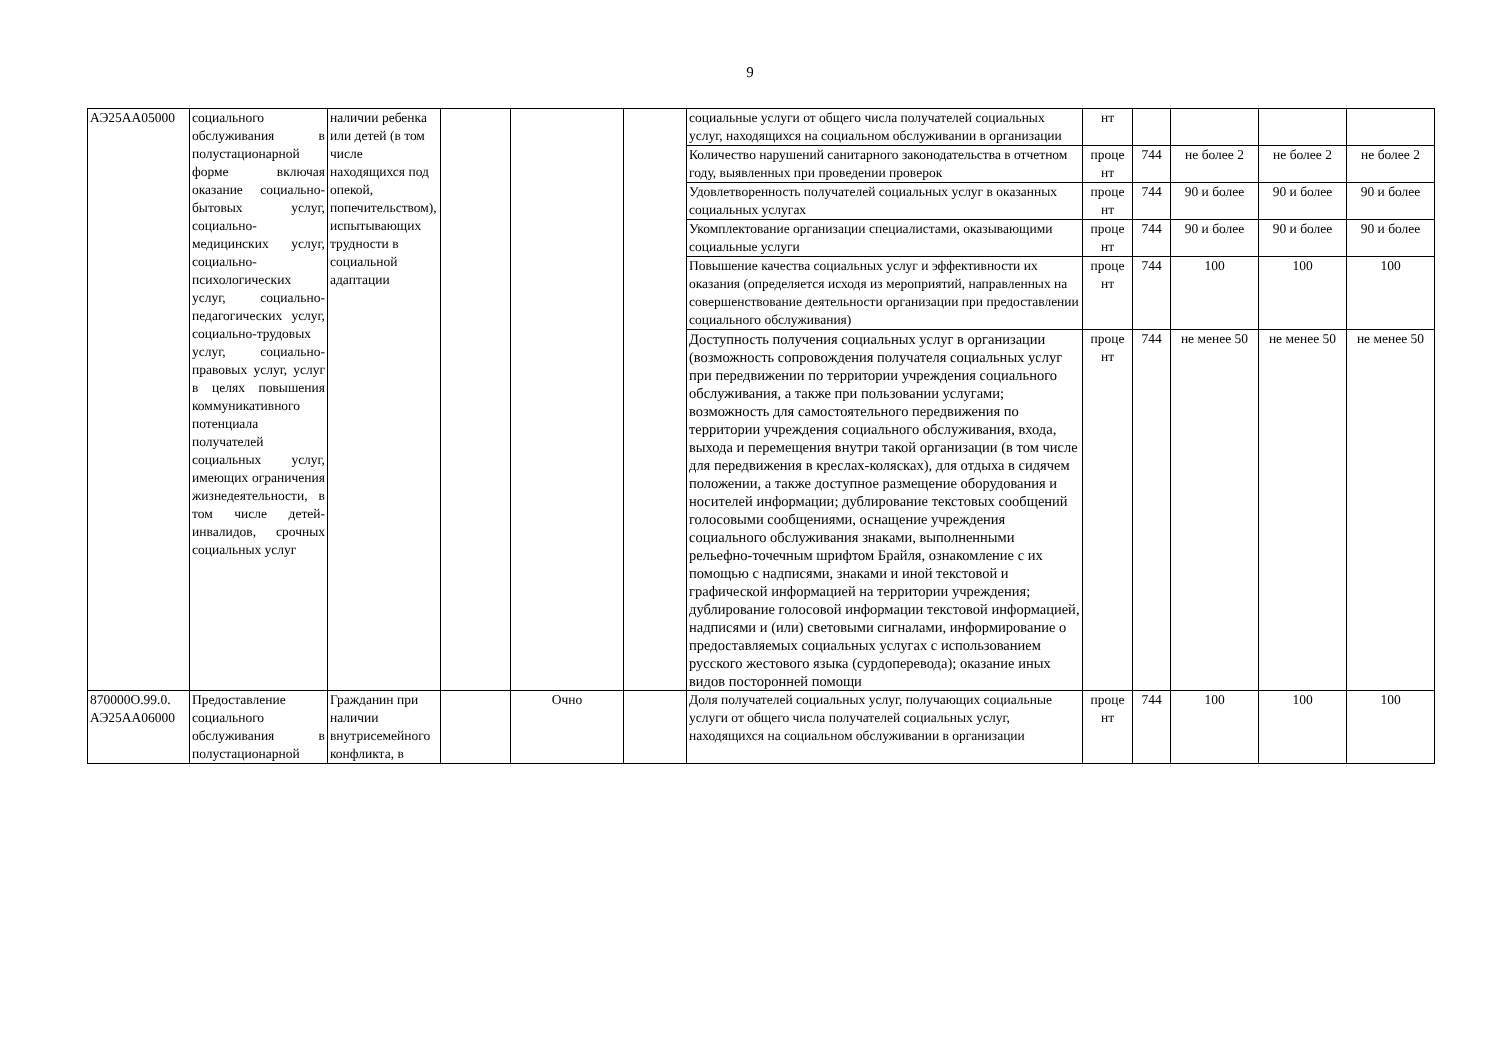9
| АЭ25АА05000 | социального обслуживания в полустационарной форме включая оказание социально-бытовых услуг, социально-медицинских услуг, социально-психологических услуг, социально-педагогических услуг, социально-трудовых услуг, социально-правовых услуг, услуг в целях повышения коммуникативного потенциала получателей социальных услуг, имеющих ограничения жизнедеятельности, в том числе детей-инвалидов, срочных социальных услуг | наличии ребенка или детей (в том числе находящихся под опекой, попечительством), испытывающих трудности в социальной адаптации | | | | социальные услуги от общего числа получателей социальных услуг, находящихся на социальном обслуживании в организации | нт | | | | |
| | | | | | | Количество нарушений санитарного законодательства в отчетном году, выявленных при проведении проверок | проце нт | 744 | не более 2 | не более 2 | не более 2 |
| | | | | | | Удовлетворенность получателей социальных услуг в оказанных социальных услугах | проце нт | 744 | 90 и более | 90 и более | 90 и более |
| | | | | | | Укомплектование организации специалистами, оказывающими социальные услуги | проце нт | 744 | 90 и более | 90 и более | 90 и более |
| | | | | | | Повышение качества социальных услуг и эффективности их оказания (определяется исходя из мероприятий, направленных на совершенствование деятельности организации при предоставлении социального обслуживания) | проце нт | 744 | 100 | 100 | 100 |
| | | | | | | Доступность получения социальных услуг в организации (возможность сопровождения получателя социальных услуг при передвижении по территории учреждения социального обслуживания, а также при пользовании услугами; возможность для самостоятельного передвижения по территории учреждения социального обслуживания, входа, выхода и перемещения внутри такой организации (в том числе для передвижения в креслах-колясках), для отдыха в сидячем положении, а также доступное размещение оборудования и носителей информации; дублирование текстовых сообщений голосовыми сообщениями, оснащение учреждения социального обслуживания знаками, выполненными рельефно-точечным шрифтом Брайля, ознакомление с их помощью с надписями, знаками и иной текстовой и графической информацией на территории учреждения; дублирование голосовой информации текстовой информацией, надписями и (или) световыми сигналами, информирование о предоставляемых социальных услугах с использованием русского жестового языка (сурдоперевода); оказание иных видов посторонней помощи | проце нт | 744 | не менее 50 | не менее 50 | не менее 50 |
| 870000О.99.0. АЭ25АА06000 | Предоставление социального обслуживания в полустационарной | Гражданин при наличии внутрисемейного конфликта, в | | Очно | | Доля получателей социальных услуг, получающих социальные услуги от общего числа получателей социальных услуг, находящихся на социальном обслуживании в организации | проце нт | 744 | 100 | 100 | 100 |